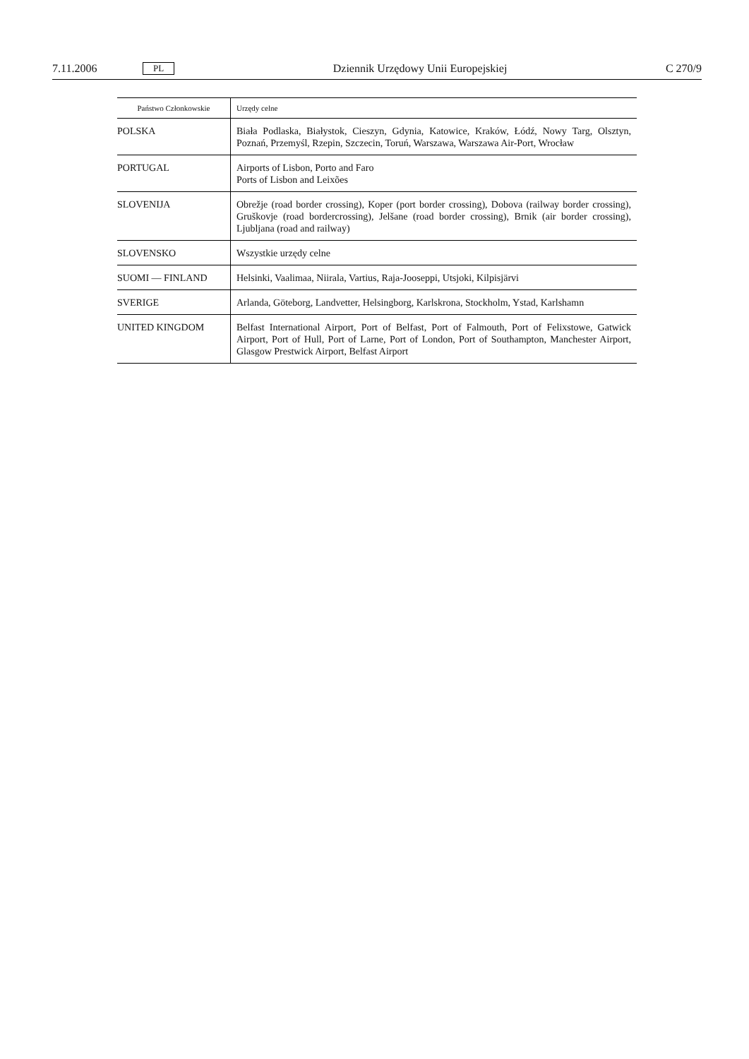7.11.2006 PL Dziennik Urzędowy Unii Europejskiej C 270/9
| Państwo Członkowskie | Urzędy celne |
| --- | --- |
| POLSKA | Biała Podlaska, Białystok, Cieszyn, Gdynia, Katowice, Kraków, Łódź, Nowy Targ, Olsztyn, Poznań, Przemyśl, Rzepin, Szczecin, Toruń, Warszawa, Warszawa Air-Port, Wrocław |
| PORTUGAL | Airports of Lisbon, Porto and Faro Ports of Lisbon and Leixões |
| SLOVENIJA | Obrežje (road border crossing), Koper (port border crossing), Dobova (railway border crossing), Gruškovje (road bordercrossing), Jelšane (road border crossing), Brnik (air border crossing), Ljubljana (road and railway) |
| SLOVENSKO | Wszystkie urzędy celne |
| SUOMI — FINLAND | Helsinki, Vaalimaa, Niirala, Vartius, Raja-Jooseppi, Utsjoki, Kilpisjärvi |
| SVERIGE | Arlanda, Göteborg, Landvetter, Helsingborg, Karlskrona, Stockholm, Ystad, Karlshamn |
| UNITED KINGDOM | Belfast International Airport, Port of Belfast, Port of Falmouth, Port of Felixstowe, Gatwick Airport, Port of Hull, Port of Larne, Port of London, Port of Southampton, Manchester Airport, Glasgow Prestwick Airport, Belfast Airport |